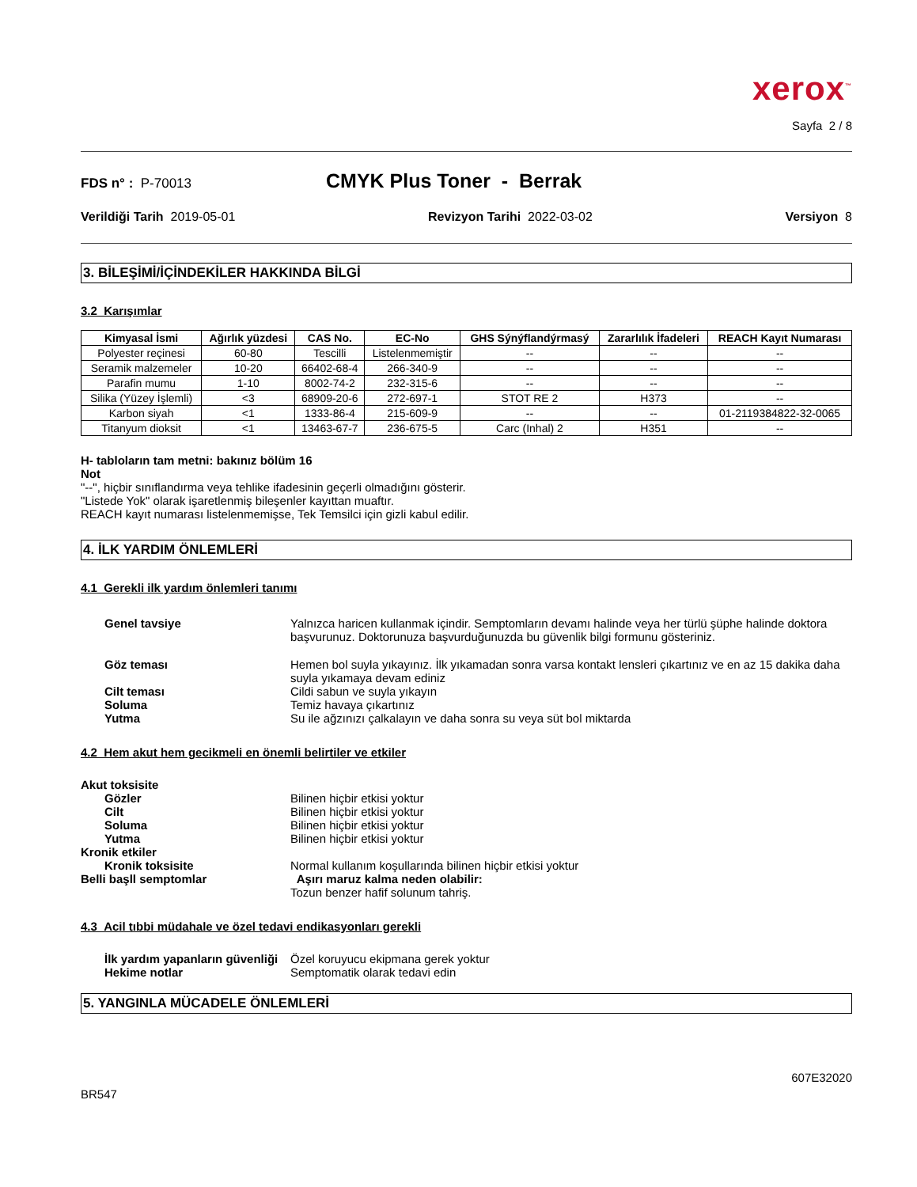xerox<sup>™</sup>
Sayfa 2 / 8
FDS n° : P-70013
CMYK Plus Toner - Berrak
Verildiği Tarih 2019-05-01 Revizyon Tarihi 2022-03-02 Versiyon 8
3. BİLEŞİMİ/İÇİNDEKİLER HAKKINDA BİLGİ
3.2 Karışımlar
| Kimyasal İsmi | Ağırlık yüzdesi | CAS No. | EC-No | GHS Sýnýflandýrmasý | Zararlılık İfadeleri | REACH Kayıt Numarası |
| --- | --- | --- | --- | --- | --- | --- |
| Polyester reçinesi | 60-80 | Tescilli | Listelenmemiştir | -- | -- | -- |
| Seramik malzemeler | 10-20 | 66402-68-4 | 266-340-9 | -- | -- | -- |
| Parafin mumu | 1-10 | 8002-74-2 | 232-315-6 | -- | -- | -- |
| Silika (Yüzey İşlemli) | <3 | 68909-20-6 | 272-697-1 | STOT RE 2 | H373 | -- |
| Karbon siyah | <1 | 1333-86-4 | 215-609-9 | -- | -- | 01-2119384822-32-0065 |
| Titanyum dioksit | <1 | 13463-67-7 | 236-675-5 | Carc (Inhal) 2 | H351 | -- |
H- tabloların tam metni: bakınız bölüm 16
Not
"--", hiçbir sınıflandırma veya tehlike ifadesinin geçerli olmadığını gösterir.
"Listede Yok" olarak işaretlenmiş bileşenler kayıttan muaftır.
REACH kayıt numarası listelenmemişse, Tek Temsilci için gizli kabul edilir.
4. İLK YARDIM ÖNLEMLERİ
4.1 Gerekli ilk yardım önlemleri tanımı
Genel tavsiye Yalnızca haricen kullanmak içindir. Semptomların devamı halinde veya her türlü şüphe halinde doktora başvurunuz. Doktorunuza başvurduğunuzda bu güvenlik bilgi formunu gösteriniz.
Göz teması Hemen bol suyla yıkayınız. İlk yıkamadan sonra varsa kontakt lensleri çıkartınız ve en az 15 dakika daha suyla yıkamaya devam ediniz
Cilt teması Cildi sabun ve suyla yıkayın
Soluma Temiz havaya çıkartınız
Yutma Su ile ağzınızı çalkalayın ve daha sonra su veya süt bol miktarda
4.2 Hem akut hem gecikmeli en önemli belirtiler ve etkiler
Akut toksisite
Gözler Bilinen hiçbir etkisi yoktur
Cilt Bilinen hiçbir etkisi yoktur
Soluma Bilinen hiçbir etkisi yoktur
Yutma Bilinen hiçbir etkisi yoktur
Kronik etkiler
Kronik toksisite Normal kullanım koşullarında bilinen hiçbir etkisi yoktur
Belli başll semptomlar Aşırı maruz kalma neden olabilir:
Tozun benzer hafif solunum tahriş.
4.3 Acil tıbbi müdahale ve özel tedavi endikasyonları gerekli
İlk yardım yapanların güvenliği
Özel koruyucu ekipmana gerek yoktur
Hekime notlar Semptomatik olarak tedavi edin
5. YANGINLA MÜCADELE ÖNLEMLERİ
607E32020
BR547